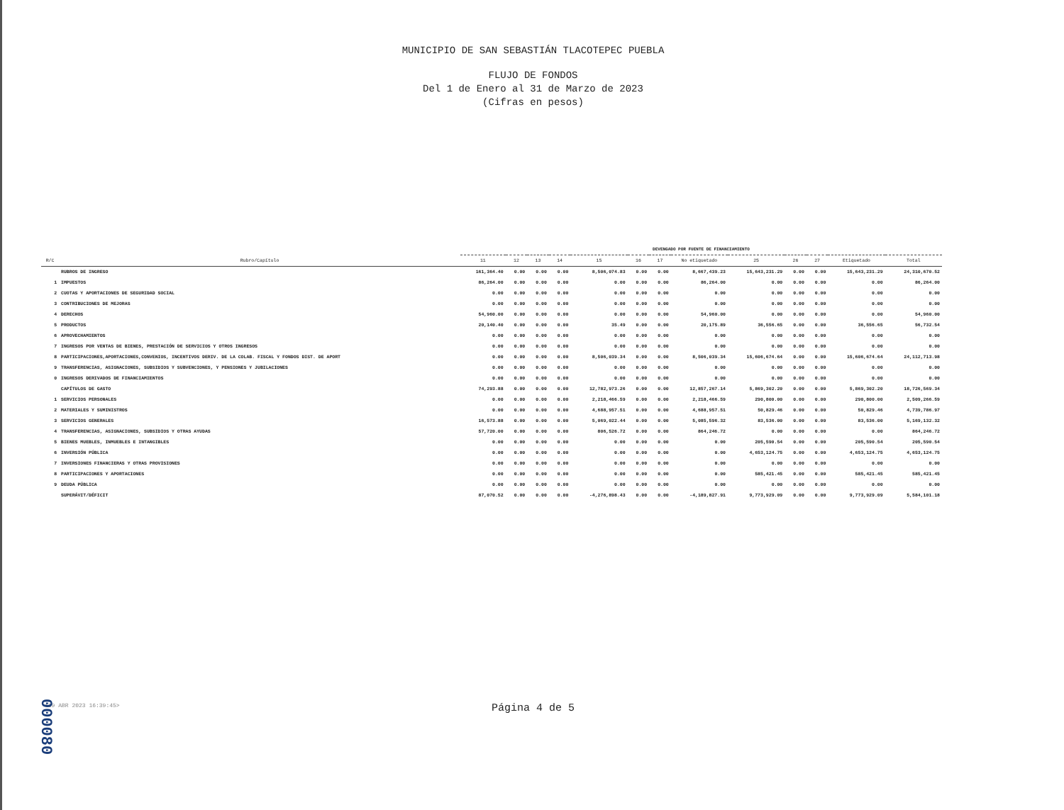MUNICIPIO DE SAN SEBASTIÁN TLACOTEPEC PUEBLA
FLUJO DE FONDOS
Del 1 de Enero al 31 de Marzo de 2023
(Cifras en pesos)
| | | DEVENGADO POR FUENTE DE FINANCIAMIENTO | | | | | | | | | | | | |
| R/C | Rubro/Capítulo | 11 | 12 | 13 | 14 | 15 | 16 | 17 | No etiquetado | 25 | 26 | 27 | Etiquetado | Total |
| | RUBROS DE INGRESO | 161,364.40 | 0.00 | 0.00 | 0.00 | 8,506,074.83 | 0.00 | 0.00 | 8,667,439.23 | 15,643,231.29 | 0.00 | 0.00 | 15,643,231.29 | 24,310,670.52 |
| 1 | IMPUESTOS | 86,264.00 | 0.00 | 0.00 | 0.00 | 0.00 | 0.00 | 0.00 | 86,264.00 | 0.00 | 0.00 | 0.00 | 0.00 | 86,264.00 |
| 2 | CUOTAS Y APORTACIONES DE SEGURIDAD SOCIAL | 0.00 | 0.00 | 0.00 | 0.00 | 0.00 | 0.00 | 0.00 | 0.00 | 0.00 | 0.00 | 0.00 | 0.00 | 0.00 |
| 3 | CONTRIBUCIONES DE MEJORAS | 0.00 | 0.00 | 0.00 | 0.00 | 0.00 | 0.00 | 0.00 | 0.00 | 0.00 | 0.00 | 0.00 | 0.00 | 0.00 |
| 4 | DERECHOS | 54,960.00 | 0.00 | 0.00 | 0.00 | 0.00 | 0.00 | 0.00 | 54,960.00 | 0.00 | 0.00 | 0.00 | 0.00 | 54,960.00 |
| 5 | PRODUCTOS | 20,140.40 | 0.00 | 0.00 | 0.00 | 35.49 | 0.00 | 0.00 | 20,175.89 | 36,556.65 | 0.00 | 0.00 | 36,556.65 | 56,732.54 |
| 6 | APROVECHAMIENTOS | 0.00 | 0.00 | 0.00 | 0.00 | 0.00 | 0.00 | 0.00 | 0.00 | 0.00 | 0.00 | 0.00 | 0.00 | 0.00 |
| 7 | INGRESOS POR VENTAS DE BIENES, PRESTACIÓN DE SERVICIOS Y OTROS INGRESOS | 0.00 | 0.00 | 0.00 | 0.00 | 0.00 | 0.00 | 0.00 | 0.00 | 0.00 | 0.00 | 0.00 | 0.00 | 0.00 |
| 8 | PARTICIPACIONES,APORTACIONES,CONVENIOS, INCENTIVOS DERIV. DE LA COLAB. FISCAL Y FONDOS DIST. DE APORT | 0.00 | 0.00 | 0.00 | 0.00 | 8,506,039.34 | 0.00 | 0.00 | 8,506,039.34 | 15,606,674.64 | 0.00 | 0.00 | 15,606,674.64 | 24,112,713.98 |
| 9 | TRANSFERENCIAS, ASIGNACIONES, SUBSIDIOS Y SUBVENCIONES, Y PENSIONES Y JUBILACIONES | 0.00 | 0.00 | 0.00 | 0.00 | 0.00 | 0.00 | 0.00 | 0.00 | 0.00 | 0.00 | 0.00 | 0.00 | 0.00 |
| 0 | INGRESOS DERIVADOS DE FINANCIAMIENTOS | 0.00 | 0.00 | 0.00 | 0.00 | 0.00 | 0.00 | 0.00 | 0.00 | 0.00 | 0.00 | 0.00 | 0.00 | 0.00 |
| | CAPÍTULOS DE GASTO | 74,293.88 | 0.00 | 0.00 | 0.00 | 12,782,973.26 | 0.00 | 0.00 | 12,857,267.14 | 5,869,302.20 | 0.00 | 0.00 | 5,869,302.20 | 18,726,569.34 |
| 1 | SERVICIOS PERSONALES | 0.00 | 0.00 | 0.00 | 0.00 | 2,218,466.59 | 0.00 | 0.00 | 2,218,466.59 | 290,800.00 | 0.00 | 0.00 | 290,800.00 | 2,509,266.59 |
| 2 | MATERIALES Y SUMINISTROS | 0.00 | 0.00 | 0.00 | 0.00 | 4,688,957.51 | 0.00 | 0.00 | 4,688,957.51 | 50,829.46 | 0.00 | 0.00 | 50,829.46 | 4,739,786.97 |
| 3 | SERVICIOS GENERALES | 16,573.88 | 0.00 | 0.00 | 0.00 | 5,069,022.44 | 0.00 | 0.00 | 5,085,596.32 | 83,536.00 | 0.00 | 0.00 | 83,536.00 | 5,169,132.32 |
| 4 | TRANSFERENCIAS, ASIGNACIONES, SUBSIDIOS Y OTRAS AYUDAS | 57,720.00 | 0.00 | 0.00 | 0.00 | 806,526.72 | 0.00 | 0.00 | 864,246.72 | 0.00 | 0.00 | 0.00 | 0.00 | 864,246.72 |
| 5 | BIENES MUEBLES, INMUEBLES E INTANGIBLES | 0.00 | 0.00 | 0.00 | 0.00 | 0.00 | 0.00 | 0.00 | 0.00 | 205,590.54 | 0.00 | 0.00 | 205,590.54 | 205,590.54 |
| 6 | INVERSIÓN PÚBLICA | 0.00 | 0.00 | 0.00 | 0.00 | 0.00 | 0.00 | 0.00 | 0.00 | 4,653,124.75 | 0.00 | 0.00 | 4,653,124.75 | 4,653,124.75 |
| 7 | INVERSIONES FINANCIERAS Y OTRAS PROVISIONES | 0.00 | 0.00 | 0.00 | 0.00 | 0.00 | 0.00 | 0.00 | 0.00 | 0.00 | 0.00 | 0.00 | 0.00 | 0.00 |
| 8 | PARTICIPACIONES Y APORTACIONES | 0.00 | 0.00 | 0.00 | 0.00 | 0.00 | 0.00 | 0.00 | 0.00 | 585,421.45 | 0.00 | 0.00 | 585,421.45 | 585,421.45 |
| 9 | DEUDA PÚBLICA | 0.00 | 0.00 | 0.00 | 0.00 | 0.00 | 0.00 | 0.00 | 0.00 | 0.00 | 0.00 | 0.00 | 0.00 | 0.00 |
| | SUPERÁVIT/DÉFICIT | 87,070.52 | 0.00 | 0.00 | 0.00 | -4,276,898.43 | 0.00 | 0.00 | -4,189,827.91 | 9,773,929.09 | 0.00 | 0.00 | 9,773,929.09 | 5,584,101.18 |
<19 ABR 2023 16:39:45>
Página 4 de 5
000080